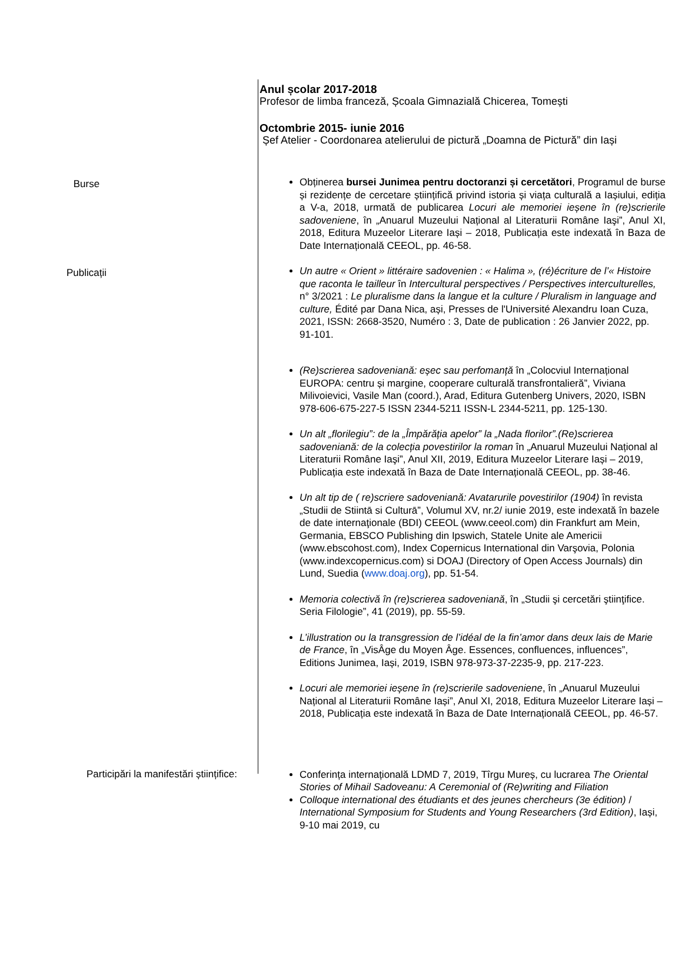Anul școlar 2017-2018
Profesor de limba franceză, Școala Gimnazială Chicerea, Tomești
Octombrie 2015- iunie 2016
Șef Atelier - Coordonarea atelierului de pictură „Doamna de Pictură” din Iași
Burse
Obținerea bursei Junimea pentru doctoranzi și cercetători, Programul de burse și rezidențe de cercetare științifică privind istoria și viața culturală a Iașiului, ediția a V-a, 2018, urmată de publicarea Locuri ale memoriei ieșene în (re)scrierile sadoveniene, în „Anuarul Muzeului Național al Literaturii Române Iaşi”, Anul XI, 2018, Editura Muzeelor Literare Iași – 2018, Publicația este indexată în Baza de Date Internațională CEEOL, pp. 46-58.
Publicații
Un autre « Orient » littéraire sadovenien : « Halima », (ré)écriture de l’« Histoire que raconta le tailleur în Intercultural perspectives / Perspectives interculturelles, n° 3/2021 : Le pluralisme dans la langue et la culture / Pluralism in language and culture, Édité par Dana Nica, ași, Presses de l'Université Alexandru Ioan Cuza, 2021, ISSN: 2668-3520, Numéro : 3, Date de publication : 26 Janvier 2022, pp. 91-101.
(Re)scrierea sadoveniană: eșec sau perfomanță în „Colocviul Internațional EUROPA: centru și margine, cooperare culturală transfrontalieră”, Viviana Milivoievici, Vasile Man (coord.), Arad, Editura Gutenberg Univers, 2020, ISBN 978-606-675-227-5 ISSN 2344-5211 ISSN-L 2344-5211, pp. 125-130.
Un alt „florilegiu”: de la „Împărăția apelor” la „Nada florilor”.(Re)scrierea sadoveniană: de la colecția povestirilor la roman în „Anuarul Muzeului Național al Literaturii Române Iaşi”, Anul XII, 2019, Editura Muzeelor Literare Iași – 2019, Publicația este indexată în Baza de Date Internațională CEEOL, pp. 38-46.
Un alt tip de ( re)scriere sadoveniană: Avatarurile povestirilor (1904) în revista „Studii de Stiintā si Culturā”, Volumul XV, nr.2/ iunie 2019, este indexată în bazele de date internaţionale (BDI) CEEOL (www.ceeol.com) din Frankfurt am Mein, Germania, EBSCO Publishing din Ipswich, Statele Unite ale Americii (www.ebscohost.com), Index Copernicus International din Varşovia, Polonia (www.indexcopernicus.com) si DOAJ (Directory of Open Access Journals) din Lund, Suedia (www.doaj.org), pp. 51-54.
Memoria colectivă în (re)scrierea sadoveniană, în „Studii şi cercetări ştiinţifice. Seria Filologie”, 41 (2019), pp. 55-59.
L’illustration ou la transgression de l’idéal de la fin’amor dans deux lais de Marie de France, în „VisÂge du Moyen Âge. Essences, confluences, influences”, Editions Junimea, Iași, 2019, ISBN 978-973-37-2235-9, pp. 217-223.
Locuri ale memoriei ieșene în (re)scrierile sadoveniene, în „Anuarul Muzeului Național al Literaturii Române Iași”, Anul XI, 2018, Editura Muzeelor Literare Iași – 2018, Publicația este indexată în Baza de Date Internațională CEEOL, pp. 46-57.
Participări la manifestări științifice:
Conferința internațională LDMD 7, 2019, Tîrgu Mureș, cu lucrarea The Oriental Stories of Mihail Sadoveanu: A Ceremonial of (Re)writing and Filiation
Colloque international des étudiants et des jeunes chercheurs (3e édition) / International Symposium for Students and Young Researchers (3rd Edition), Iași, 9-10 mai 2019, cu